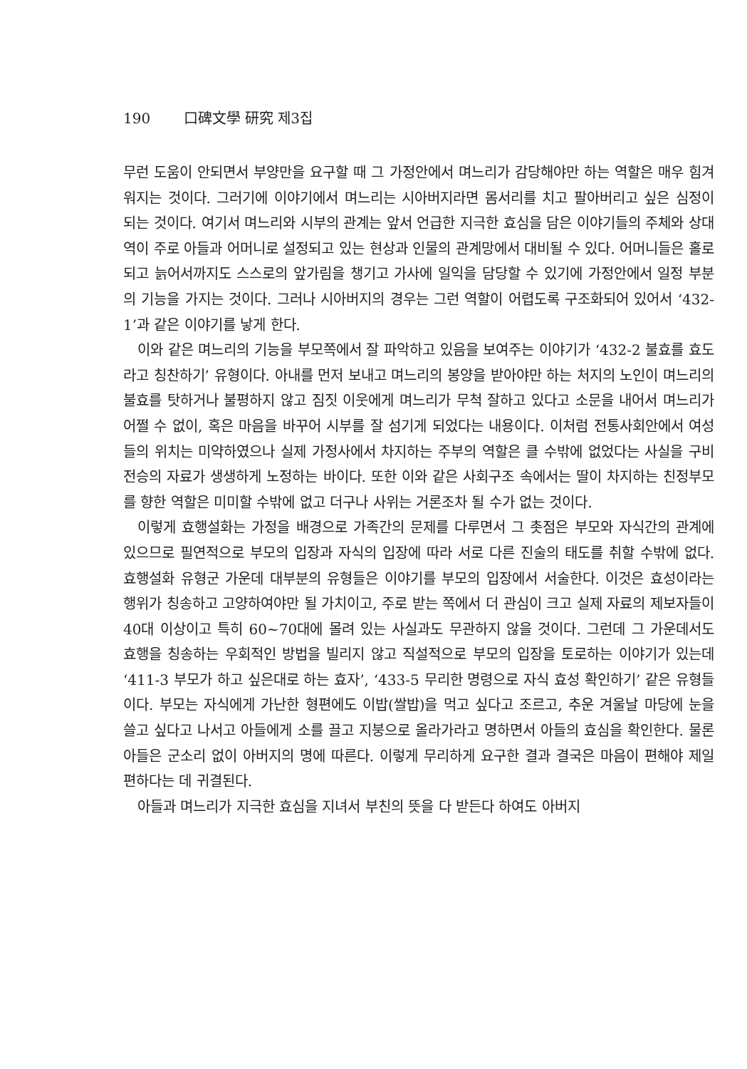190 口碑文學 研究 제3집
무런 도움이 안되면서 부양만을 요구할 때 그 가정안에서 며느리가 감당해야만 하는 역할은 매우 힘겨워지는 것이다. 그러기에 이야기에서 며느리는 시아버지라면 몸서리를 치고 팔아버리고 싶은 심정이 되는 것이다. 여기서 며느리와 시부의 관계는 앞서 언급한 지극한 효심을 담은 이야기들의 주체와 상대역이 주로 아들과 어머니로 설정되고 있는 현상과 인물의 관계망에서 대비될 수 있다. 어머니들은 홀로 되고 늙어서까지도 스스로의 앞가림을 챙기고 가사에 일익을 담당할 수 있기에 가정안에서 일정 부분의 기능을 가지는 것이다. 그러나 시아버지의 경우는 그런 역할이 어렵도록 구조화되어 있어서 ‘432-1’과 같은 이야기를 낳게 한다.
이와 같은 며느리의 기능을 부모쪽에서 잘 파악하고 있음을 보여주는 이야기가 ‘432-2 불효를 효도라고 칭찬하기’ 유형이다. 아내를 먼저 보내고 며느리의 봉양을 받아야만 하는 처지의 노인이 며느리의 불효를 탓하거나 불평하지 않고 짐짓 이웃에게 며느리가 무척 잘하고 있다고 소문을 내어서 며느리가 어쩔 수 없이, 혹은 마음을 바꾸어 시부를 잘 섬기게 되었다는 내용이다. 이처럼 전통사회안에서 여성들의 위치는 미약하였으나 실제 가정사에서 차지하는 주부의 역할은 클 수밖에 없었다는 사실을 구비전승의 자료가 생생하게 노정하는 바이다. 또한 이와 같은 사회구조 속에서는 딸이 차지하는 친정부모를 향한 역할은 미미할 수밖에 없고 더구나 사위는 거론조차 될 수가 없는 것이다.
이렇게 효행설화는 가정을 배경으로 가족간의 문제를 다루면서 그 촛점은 부모와 자식간의 관계에 있으므로 필연적으로 부모의 입장과 자식의 입장에 따라 서로 다른 진술의 태도를 취할 수밖에 없다. 효행설화 유형군 가운데 대부분의 유형들은 이야기를 부모의 입장에서 서술한다. 이것은 효성이라는 행위가 칭송하고 고양하여야만 될 가치이고, 주로 받는 쪽에서 더 관심이 크고 실제 자료의 제보자들이 40대 이상이고 특히 60~70대에 몰려 있는 사실과도 무관하지 않을 것이다. 그런데 그 가운데서도 효행을 칭송하는 우회적인 방법을 빌리지 않고 직설적으로 부모의 입장을 토로하는 이야기가 있는데 ‘411-3 부모가 하고 싶은대로 하는 효자’, ‘433-5 무리한 명령으로 자식 효성 확인하기’ 같은 유형들이다. 부모는 자식에게 가난한 형편에도 이밥(쌀밥)을 먹고 싶다고 조르고, 추운 겨울날 마당에 눈을 쓸고 싶다고 나서고 아들에게 소를 끌고 지붕으로 올라가라고 명하면서 아들의 효심을 확인한다. 물론 아들은 군소리 없이 아버지의 명에 따른다. 이렇게 무리하게 요구한 결과 결국은 마음이 편해야 제일 편하다는 데 귀결된다.
아들과 며느리가 지극한 효심을 지녀서 부친의 뜻을 다 받든다 하여도 아버지